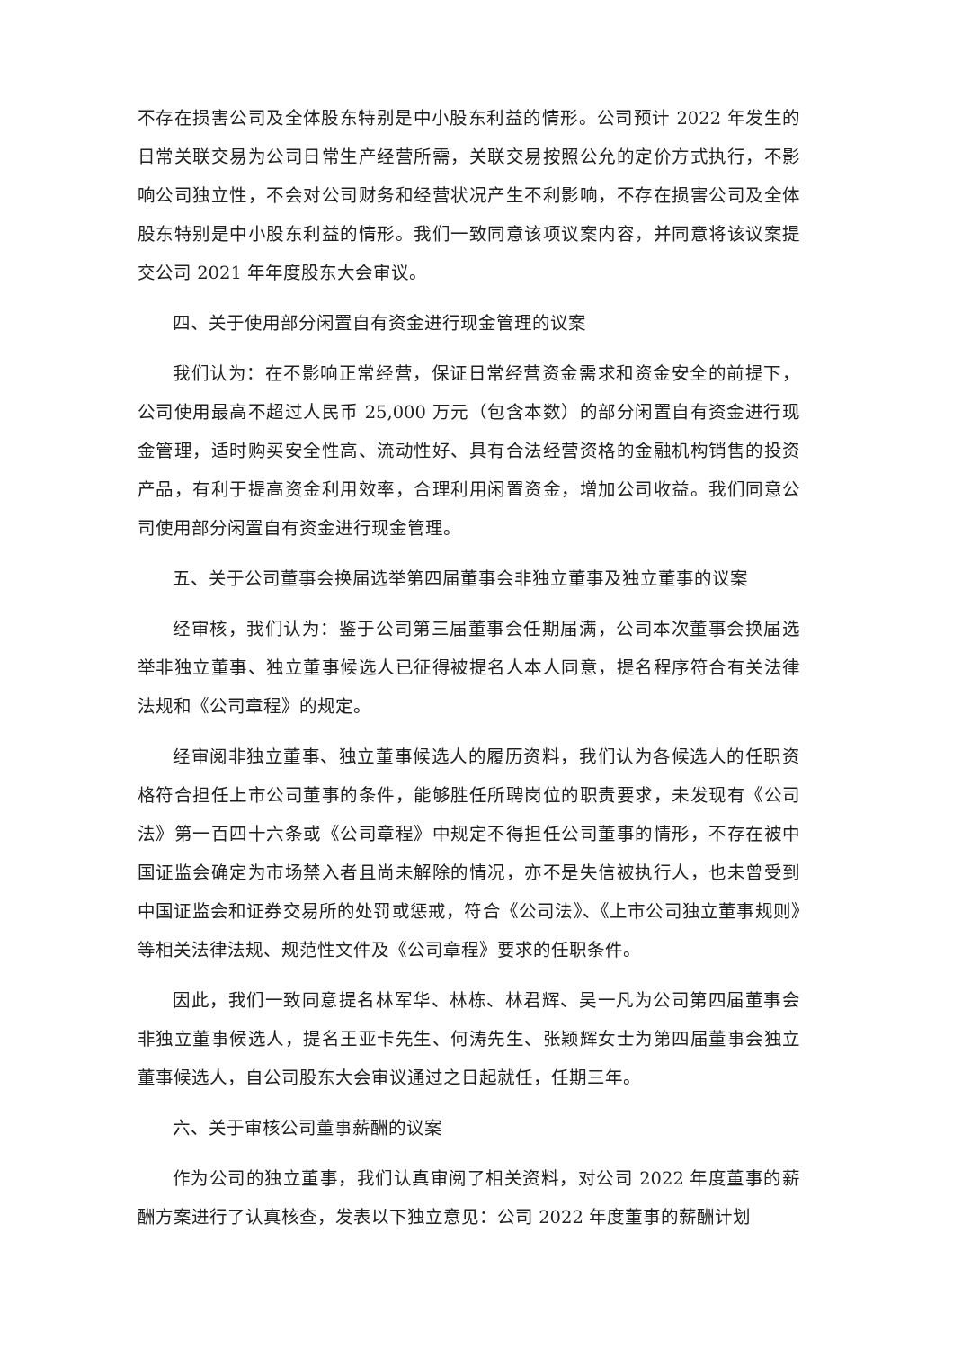不存在损害公司及全体股东特别是中小股东利益的情形。公司预计 2022 年发生的日常关联交易为公司日常生产经营所需，关联交易按照公允的定价方式执行，不影响公司独立性，不会对公司财务和经营状况产生不利影响，不存在损害公司及全体股东特别是中小股东利益的情形。我们一致同意该项议案内容，并同意将该议案提交公司 2021 年年度股东大会审议。
四、关于使用部分闲置自有资金进行现金管理的议案
我们认为：在不影响正常经营，保证日常经营资金需求和资金安全的前提下，公司使用最高不超过人民币 25,000 万元（包含本数）的部分闲置自有资金进行现金管理，适时购买安全性高、流动性好、具有合法经营资格的金融机构销售的投资产品，有利于提高资金利用效率，合理利用闲置资金，增加公司收益。我们同意公司使用部分闲置自有资金进行现金管理。
五、关于公司董事会换届选举第四届董事会非独立董事及独立董事的议案
经审核，我们认为：鉴于公司第三届董事会任期届满，公司本次董事会换届选举非独立董事、独立董事候选人已征得被提名人本人同意，提名程序符合有关法律法规和《公司章程》的规定。
经审阅非独立董事、独立董事候选人的履历资料，我们认为各候选人的任职资格符合担任上市公司董事的条件，能够胜任所聘岗位的职责要求，未发现有《公司法》第一百四十六条或《公司章程》中规定不得担任公司董事的情形，不存在被中国证监会确定为市场禁入者且尚未解除的情况，亦不是失信被执行人，也未曾受到中国证监会和证券交易所的处罚或惩戒，符合《公司法》、《上市公司独立董事规则》等相关法律法规、规范性文件及《公司章程》要求的任职条件。
因此，我们一致同意提名林军华、林栋、林君辉、吴一凡为公司第四届董事会非独立董事候选人，提名王亚卡先生、何涛先生、张颖辉女士为第四届董事会独立董事候选人，自公司股东大会审议通过之日起就任，任期三年。
六、关于审核公司董事薪酬的议案
作为公司的独立董事，我们认真审阅了相关资料，对公司 2022 年度董事的薪酬方案进行了认真核查，发表以下独立意见：公司 2022 年度董事的薪酬计划